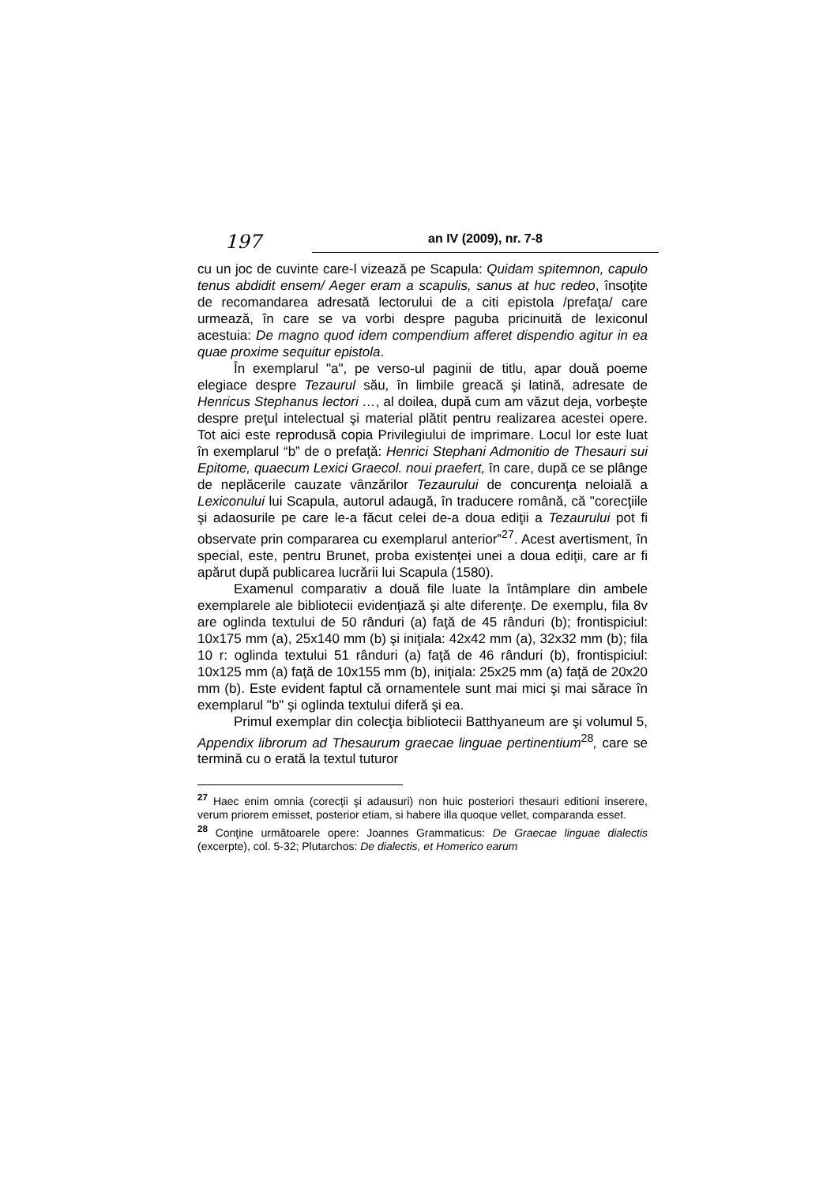197
an IV (2009), nr. 7-8
cu un joc de cuvinte care-l vizează pe Scapula: Quidam spitemnon, capulo tenus abdidit ensem/ Aeger eram a scapulis, sanus at huc redeo, însoţite de recomandarea adresată lectorului de a citi epistola /prefaţa/ care urmează, în care se va vorbi despre paguba pricinuită de lexiconul acestuia: De magno quod idem compendium afferet dispendio agitur in ea quae proxime sequitur epistola.
În exemplarul "a", pe verso-ul paginii de titlu, apar două poeme elegiace despre Tezaurul său, în limbile greacă şi latină, adresate de Henricus Stephanus lectori …, al doilea, după cum am văzut deja, vorbeşte despre preţul intelectual şi material plătit pentru realizarea acestei opere. Tot aici este reprodusă copia Privilegiului de imprimare. Locul lor este luat în exemplarul “b” de o prefaţă: Henrici Stephani Admonitio de Thesauri sui Epitome, quaecum Lexici Graecol. noui praefert, în care, după ce se plânge de neplăcerile cauzate vânzărilor Tezaurului de concurenţa neloială a Lexiconului lui Scapula, autorul adaugă, în traducere română, că "corecţiile şi adaosurile pe care le-a făcut celei de-a doua ediţii a Tezaurului pot fi observate prin compararea cu exemplarul anterior”<sup>27</sup>. Acest avertisment, în special, este, pentru Brunet, proba existenţei unei a doua ediţii, care ar fi apărut după publicarea lucrării lui Scapula (1580).
Examenul comparativ a două file luate la întâmplare din ambele exemplarele ale bibliotecii evidenţiază şi alte diferenţe. De exemplu, fila 8v are oglinda textului de 50 rânduri (a) faţă de 45 rânduri (b); frontispiciul: 10x175 mm (a), 25x140 mm (b) şi iniţiala: 42x42 mm (a), 32x32 mm (b); fila 10 r: oglinda textului 51 rânduri (a) faţă de 46 rânduri (b), frontispiciul: 10x125 mm (a) faţă de 10x155 mm (b), iniţiala: 25x25 mm (a) faţă de 20x20 mm (b). Este evident faptul că ornamentele sunt mai mici şi mai sărace în exemplarul "b" şi oglinda textului diferă şi ea.
Primul exemplar din colecţia bibliotecii Batthyaneum are şi volumul 5, Appendix librorum ad Thesaurum graecae linguae pertinentium<sup>28</sup>, care se termină cu o erată la textul tuturor
<sup>27</sup> Haec enim omnia (corecţii şi adausuri) non huic posteriori thesauri editioni inserere, verum priorem emisset, posterior etiam, si habere illa quoque vellet, comparanda esset.
<sup>28</sup> Conţine următoarele opere: Joannes Grammaticus: De Graecae linguae dialectis (excerpte), col. 5-32; Plutarchos: De dialectis, et Homerico earum